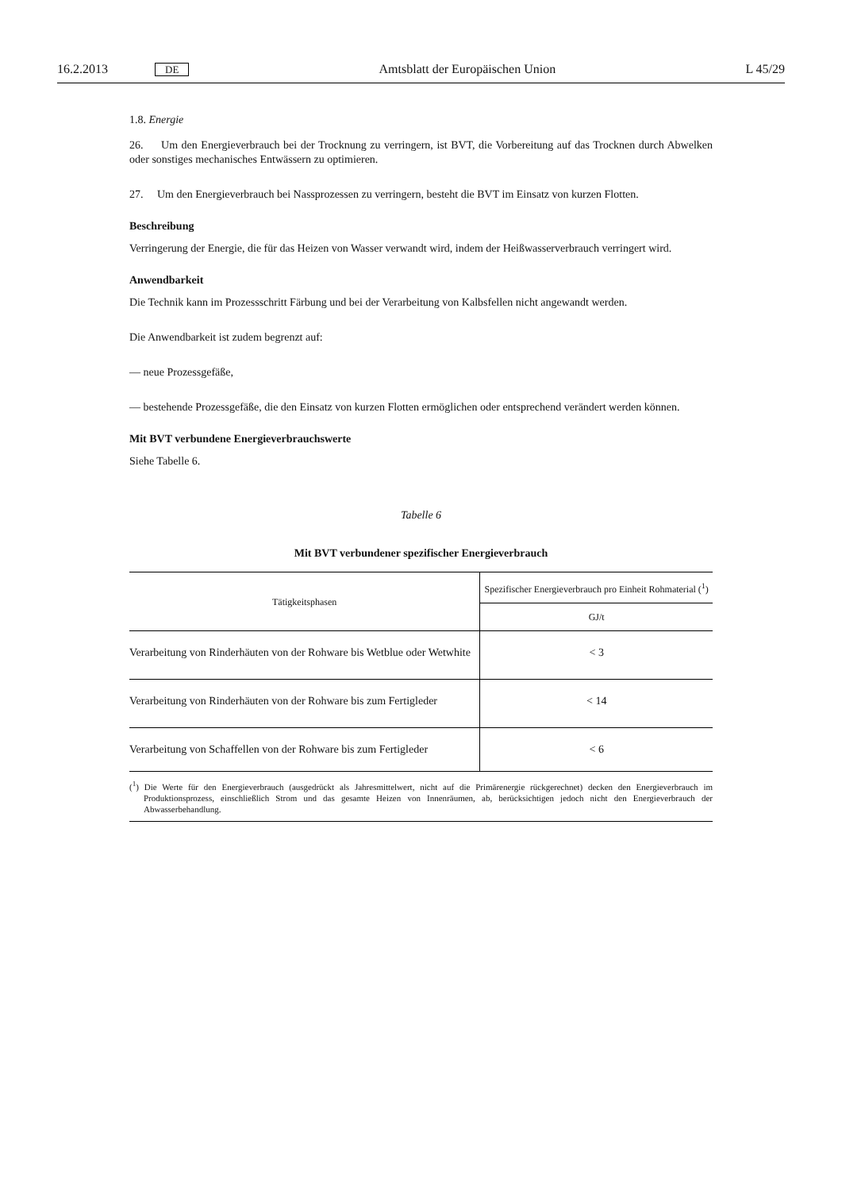16.2.2013 DE Amtsblatt der Europäischen Union L 45/29
1.8. Energie
26. Um den Energieverbrauch bei der Trocknung zu verringern, ist BVT, die Vorbereitung auf das Trocknen durch Abwelken oder sonstiges mechanisches Entwässern zu optimieren.
27. Um den Energieverbrauch bei Nassprozessen zu verringern, besteht die BVT im Einsatz von kurzen Flotten.
Beschreibung
Verringerung der Energie, die für das Heizen von Wasser verwandt wird, indem der Heißwasserverbrauch verringert wird.
Anwendbarkeit
Die Technik kann im Prozessschritt Färbung und bei der Verarbeitung von Kalbsfellen nicht angewandt werden.
Die Anwendbarkeit ist zudem begrenzt auf:
— neue Prozessgefäße,
— bestehende Prozessgefäße, die den Einsatz von kurzen Flotten ermöglichen oder entsprechend verändert werden können.
Mit BVT verbundene Energieverbrauchswerte
Siehe Tabelle 6.
Tabelle 6
Mit BVT verbundener spezifischer Energieverbrauch
| Tätigkeitsphasen | Spezifischer Energieverbrauch pro Einheit Rohmaterial (<sup>1</sup>) |
| --- | --- |
| | GJ/t |
| Verarbeitung von Rinderhäuten von der Rohware bis Wetblue oder Wetwhite | < 3 |
| Verarbeitung von Rinderhäuten von der Rohware bis zum Fertigleder | < 14 |
| Verarbeitung von Schaffellen von der Rohware bis zum Fertigleder | < 6 |
(<sup>1</sup>) Die Werte für den Energieverbrauch (ausgedrückt als Jahresmittelwert, nicht auf die Primärenergie rückgerechnet) decken den Energieverbrauch im Produktionsprozess, einschließlich Strom und das gesamte Heizen von Innenräumen, ab, berücksichtigen jedoch nicht den Energieverbrauch der Abwasserbehandlung.